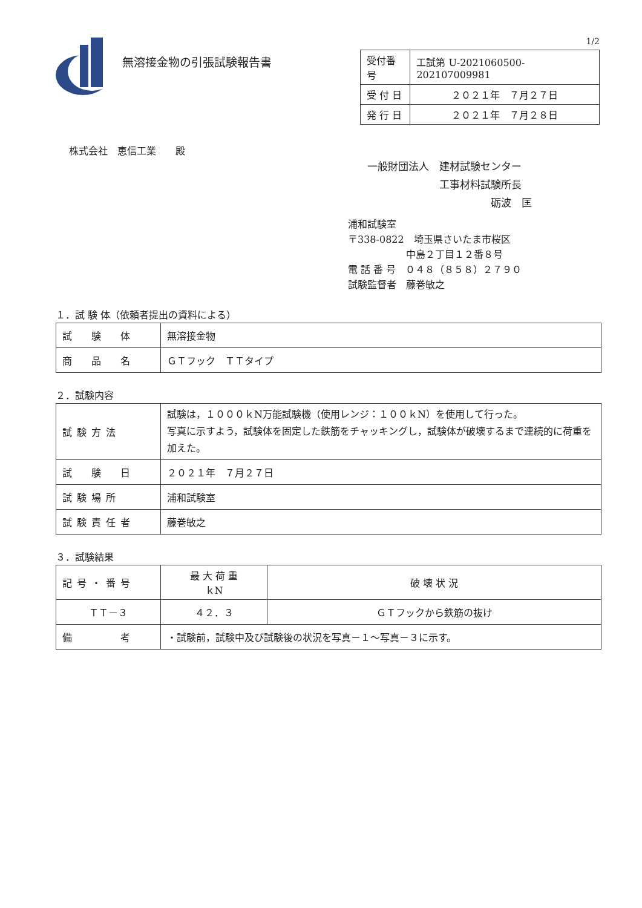無溶接金物の引張試験報告書
1/2
| 受付番号 | 工試第 U-2021060500-202107009981 |
| 受 付 日 | ２０２１年 ７月２７日 |
| 発 行 日 | ２０２１年 ７月２８日 |
株式会社　恵信工業　　殿
一般財団法人　建材試験センター
　　　　　　　工事材料試験所長
　　　　　　　　　　　　砺波　匡
浦和試験室
〒338-0822　埼玉県さいたま市桜区
　　　　　　中島２丁目１２番８号
電 話 番 号　０４８（８５８）２７９０
試験監督者　藤巻敏之
１．試 験 体（依頼者提出の資料による）
| 試 験 体 | 無溶接金物 |
| 商 品 名 | ＧＴフック ＴＴタイプ |
２．試験内容
| 試験方法 | 試験は，１０００ｋN万能試験機（使用レンジ：１００ｋN）を使用して行った。 写真に示すよう，試験体を固定した鉄筋をチャッキングし，試験体が破壊するまで連続的に荷重を加えた。 |
| 試 験 日 | ２０２１年 ７月２７日 |
| 試験場所 | 浦和試験室 |
| 試験責任者 | 藤巻敏之 |
３．試験結果
| 記号・番号 | 最 大 荷 重 ｋN | 破 壊 状 況 |
| ＴＴ－３ | ４２．３ | ＧＴフックから鉄筋の抜け |
| 備 考 | ・試験前，試験中及び試験後の状況を写真－１～写真－３に示す。 | |